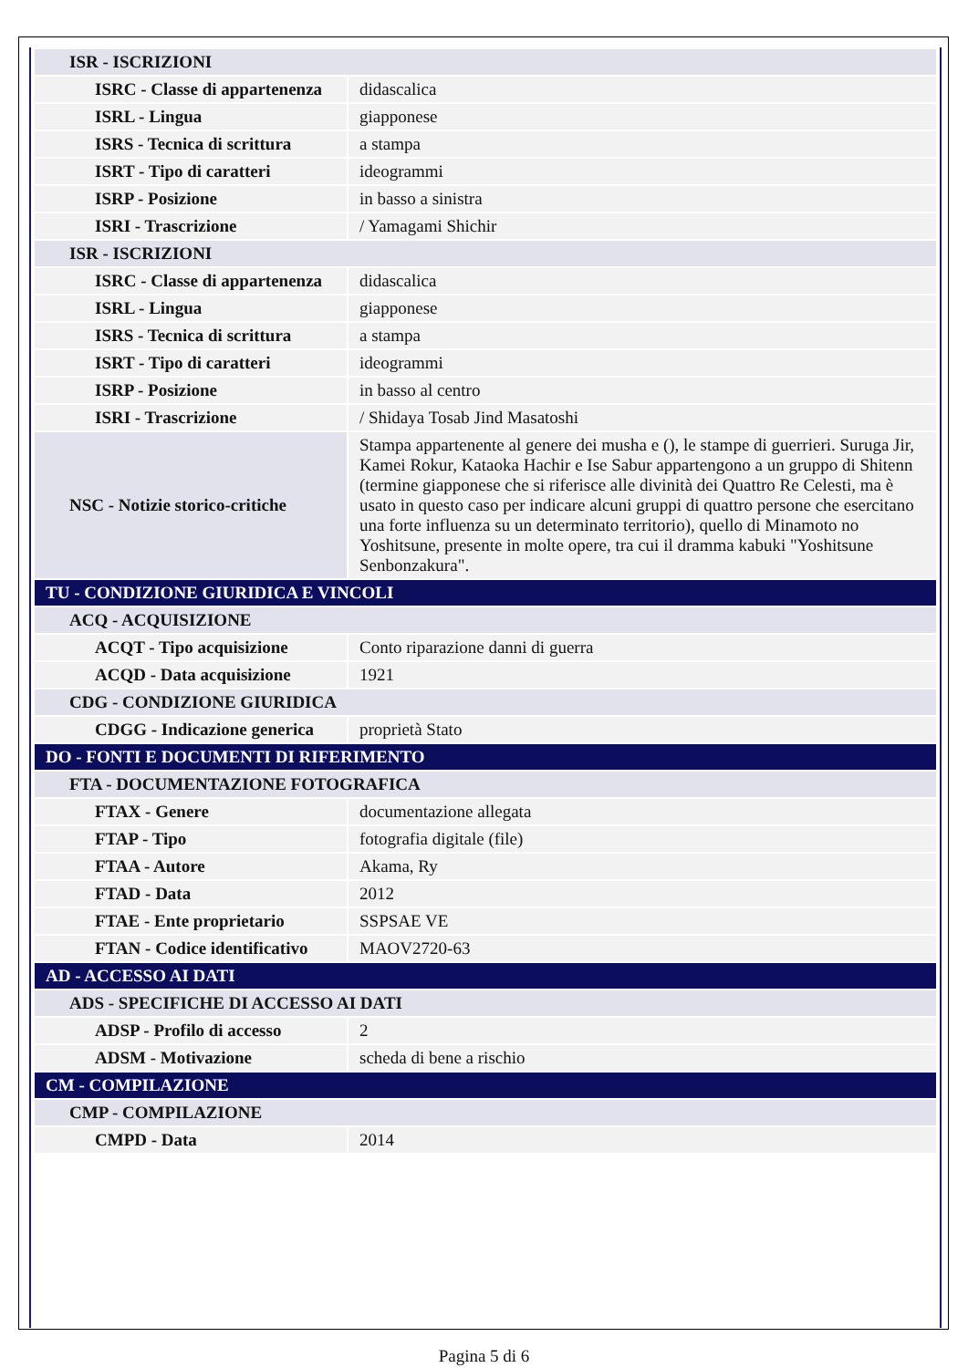| ISR - ISCRIZIONI | |
| ISRC - Classe di appartenenza | didascalica |
| ISRL - Lingua | giapponese |
| ISRS - Tecnica di scrittura | a stampa |
| ISRT - Tipo di caratteri | ideogrammi |
| ISRP - Posizione | in basso a sinistra |
| ISRI - Trascrizione | / Yamagami Shichir |
| ISR - ISCRIZIONI | |
| ISRC - Classe di appartenenza | didascalica |
| ISRL - Lingua | giapponese |
| ISRS - Tecnica di scrittura | a stampa |
| ISRT - Tipo di caratteri | ideogrammi |
| ISRP - Posizione | in basso al centro |
| ISRI - Trascrizione | / Shidaya Tosab Jind Masatoshi |
| NSC - Notizie storico-critiche | Stampa appartenente al genere dei musha e (), le stampe di guerrieri. Suruga Jir, Kamei Rokur, Kataoka Hachir e Ise Sabur appartengono a un gruppo di Shitenn (termine giapponese che si riferisce alle divinità dei Quattro Re Celesti, ma è usato in questo caso per indicare alcuni gruppi di quattro persone che esercitano una forte influenza su un determinato territorio), quello di Minamoto no Yoshitsune, presente in molte opere, tra cui il dramma kabuki "Yoshitsune Senbonzakura". |
| TU - CONDIZIONE GIURIDICA E VINCOLI | |
| ACQ - ACQUISIZIONE | |
| ACQT - Tipo acquisizione | Conto riparazione danni di guerra |
| ACQD - Data acquisizione | 1921 |
| CDG - CONDIZIONE GIURIDICA | |
| CDGG - Indicazione generica | proprietà Stato |
| DO - FONTI E DOCUMENTI DI RIFERIMENTO | |
| FTA - DOCUMENTAZIONE FOTOGRAFICA | |
| FTAX - Genere | documentazione allegata |
| FTAP - Tipo | fotografia digitale (file) |
| FTAA - Autore | Akama, Ry |
| FTAD - Data | 2012 |
| FTAE - Ente proprietario | SSPSAE VE |
| FTAN - Codice identificativo | MAOV2720-63 |
| AD - ACCESSO AI DATI | |
| ADS - SPECIFICHE DI ACCESSO AI DATI | |
| ADSP - Profilo di accesso | 2 |
| ADSM - Motivazione | scheda di bene a rischio |
| CM - COMPILAZIONE | |
| CMP - COMPILAZIONE | |
| CMPD - Data | 2014 |
Pagina 5 di 6